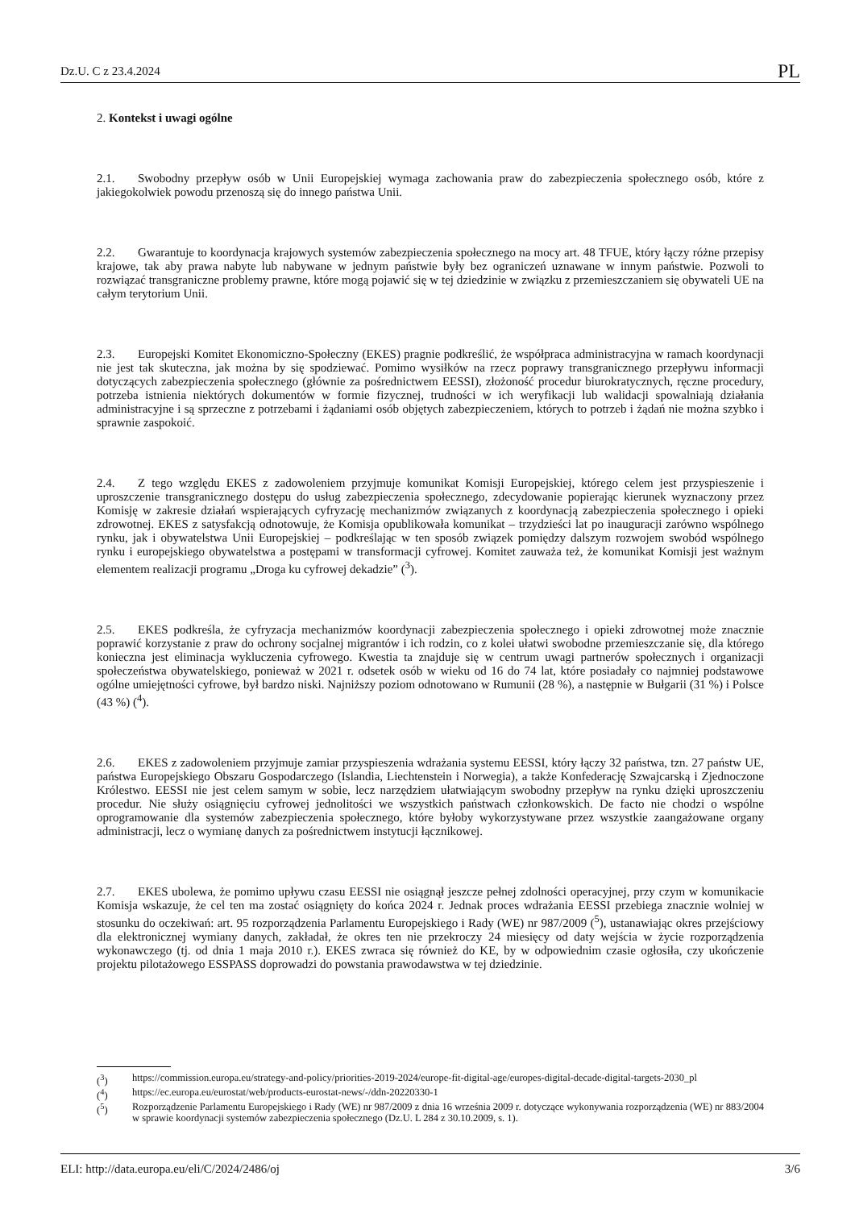Dz.U. C z 23.4.2024 PL
2. Kontekst i uwagi ogólne
2.1. Swobodny przepływ osób w Unii Europejskiej wymaga zachowania praw do zabezpieczenia społecznego osób, które z jakiegokolwiek powodu przenoszą się do innego państwa Unii.
2.2. Gwarantuje to koordynacja krajowych systemów zabezpieczenia społecznego na mocy art. 48 TFUE, który łączy różne przepisy krajowe, tak aby prawa nabyte lub nabywane w jednym państwie były bez ograniczeń uznawane w innym państwie. Pozwoli to rozwiązać transgraniczne problemy prawne, które mogą pojawić się w tej dziedzinie w związku z przemieszczaniem się obywateli UE na całym terytorium Unii.
2.3. Europejski Komitet Ekonomiczno-Społeczny (EKES) pragnie podkreślić, że współpraca administracyjna w ramach koordynacji nie jest tak skuteczna, jak można by się spodziewać. Pomimo wysiłków na rzecz poprawy transgranicznego przepływu informacji dotyczących zabezpieczenia społecznego (głównie za pośrednictwem EESSI), złożoność procedur biurokratycznych, ręczne procedury, potrzeba istnienia niektórych dokumentów w formie fizycznej, trudności w ich weryfikacji lub walidacji spowalniają działania administracyjne i są sprzeczne z potrzebami i żądaniami osób objętych zabezpieczeniem, których to potrzeb i żądań nie można szybko i sprawnie zaspokoić.
2.4. Z tego względu EKES z zadowoleniem przyjmuje komunikat Komisji Europejskiej, którego celem jest przyspieszenie i uproszczenie transgranicznego dostępu do usług zabezpieczenia społecznego, zdecydowanie popierając kierunek wyznaczony przez Komisję w zakresie działań wspierających cyfryzację mechanizmów związanych z koordynacją zabezpieczenia społecznego i opieki zdrowotnej. EKES z satysfakcją odnotowuje, że Komisja opublikowała komunikat – trzydzieści lat po inauguracji zarówno wspólnego rynku, jak i obywatelstwa Unii Europejskiej – podkreślając w ten sposób związek pomiędzy dalszym rozwojem swobód wspólnego rynku i europejskiego obywatelstwa a postępami w transformacji cyfrowej. Komitet zauważa też, że komunikat Komisji jest ważnym elementem realizacji programu „Droga ku cyfrowej dekadzie” (<sup>3</sup>).
2.5. EKES podkreśla, że cyfryzacja mechanizmów koordynacji zabezpieczenia społecznego i opieki zdrowotnej może znacznie poprawić korzystanie z praw do ochrony socjalnej migrantów i ich rodzin, co z kolei ułatwi swobodne przemieszczanie się, dla którego konieczna jest eliminacja wykluczenia cyfrowego. Kwestia ta znajduje się w centrum uwagi partnerów społecznych i organizacji społeczeństwa obywatelskiego, ponieważ w 2021 r. odsetek osób w wieku od 16 do 74 lat, które posiadały co najmniej podstawowe ogólne umiejętności cyfrowe, był bardzo niski. Najniższy poziom odnotowano w Rumunii (28 %), a następnie w Bułgarii (31 %) i Polsce (43 %) (<sup>4</sup>).
2.6. EKES z zadowoleniem przyjmuje zamiar przyspieszenia wdrażania systemu EESSI, który łączy 32 państwa, tzn. 27 państw UE, państwa Europejskiego Obszaru Gospodarczego (Islandia, Liechtenstein i Norwegia), a także Konfederację Szwajcarską i Zjednoczone Królestwo. EESSI nie jest celem samym w sobie, lecz narzędziem ułatwiającym swobodny przepływ na rynku dzięki uproszczeniu procedur. Nie służy osiągnięciu cyfrowej jednolitości we wszystkich państwach członkowskich. De facto nie chodzi o wspólne oprogramowanie dla systemów zabezpieczenia społecznego, które byłoby wykorzystywane przez wszystkie zaangażowane organy administracji, lecz o wymianę danych za pośrednictwem instytucji łącznikowej.
2.7. EKES ubolewa, że pomimo upływu czasu EESSI nie osiągnął jeszcze pełnej zdolności operacyjnej, przy czym w komunikacie Komisja wskazuje, że cel ten ma zostać osiągnięty do końca 2024 r. Jednak proces wdrażania EESSI przebiega znacznie wolniej w stosunku do oczekiwań: art. 95 rozporządzenia Parlamentu Europejskiego i Rady (WE) nr 987/2009 (<sup>5</sup>), ustanawiając okres przejściowy dla elektronicznej wymiany danych, zakładał, że okres ten nie przekroczy 24 miesięcy od daty wejścia w życie rozporządzenia wykonawczego (tj. od dnia 1 maja 2010 r.). EKES zwraca się również do KE, by w odpowiednim czasie ogłosiła, czy ukończenie projektu pilotażowego ESSPASS doprowadzi do powstania prawodawstwa w tej dziedzinie.
(<sup>3</sup>) https://commission.europa.eu/strategy-and-policy/priorities-2019-2024/europe-fit-digital-age/europes-digital-decade-digital-targets-2030_pl
(<sup>4</sup>) https://ec.europa.eu/eurostat/web/products-eurostat-news/-/ddn-20220330-1
(<sup>5</sup>) Rozporządzenie Parlamentu Europejskiego i Rady (WE) nr 987/2009 z dnia 16 września 2009 r. dotyczące wykonywania rozporządzenia (WE) nr 883/2004 w sprawie koordynacji systemów zabezpieczenia społecznego (Dz.U. L 284 z 30.10.2009, s. 1).
ELI: http://data.europa.eu/eli/C/2024/2486/oj 3/6